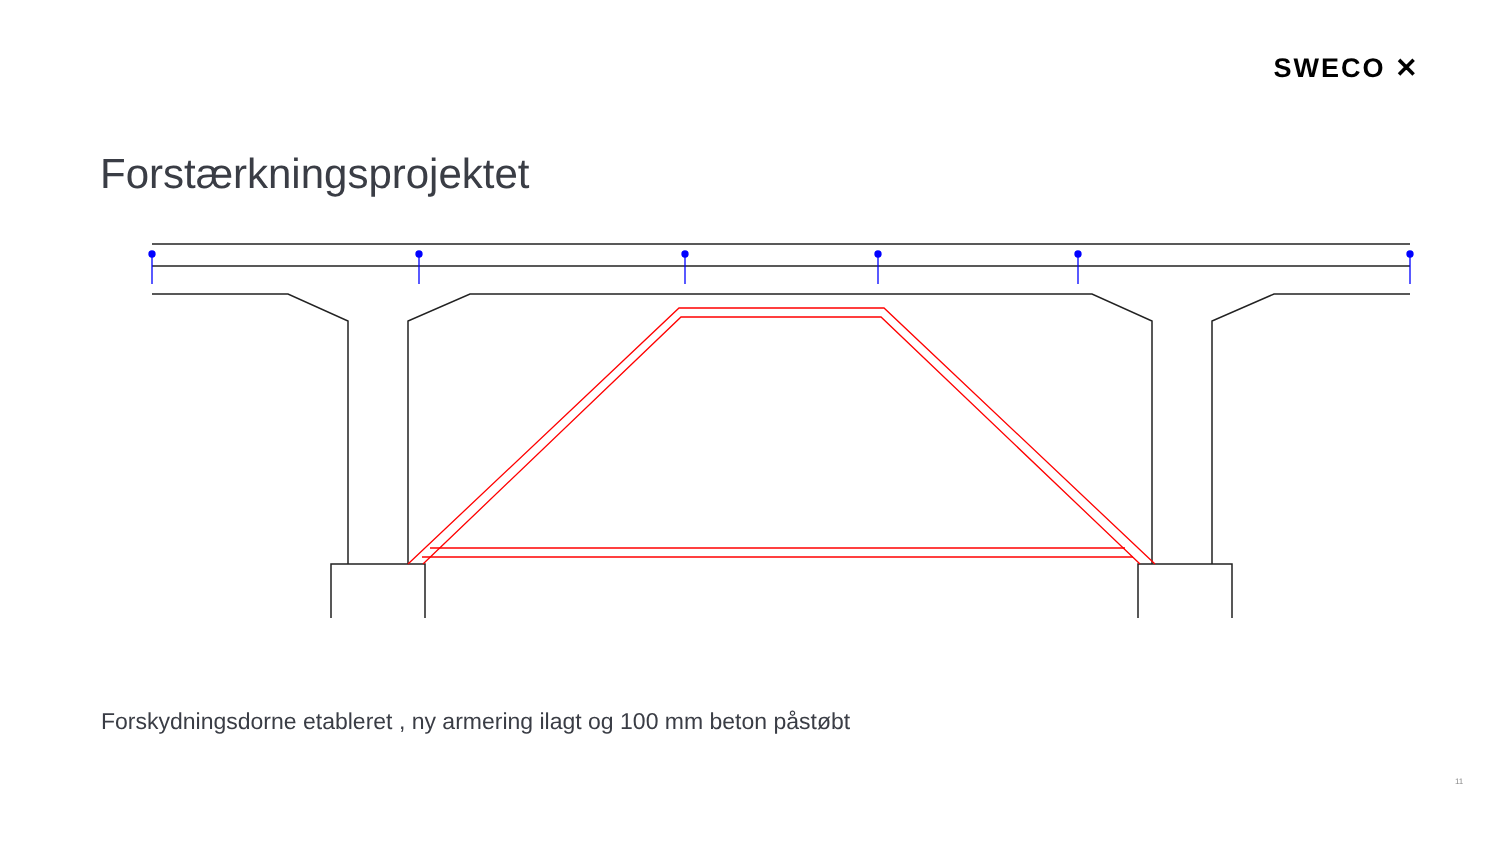SWECO ✕
Forstærkningsprojektet
Forskydningsdorne etableret , ny armering ilagt og 100 mm beton påstøbt
11